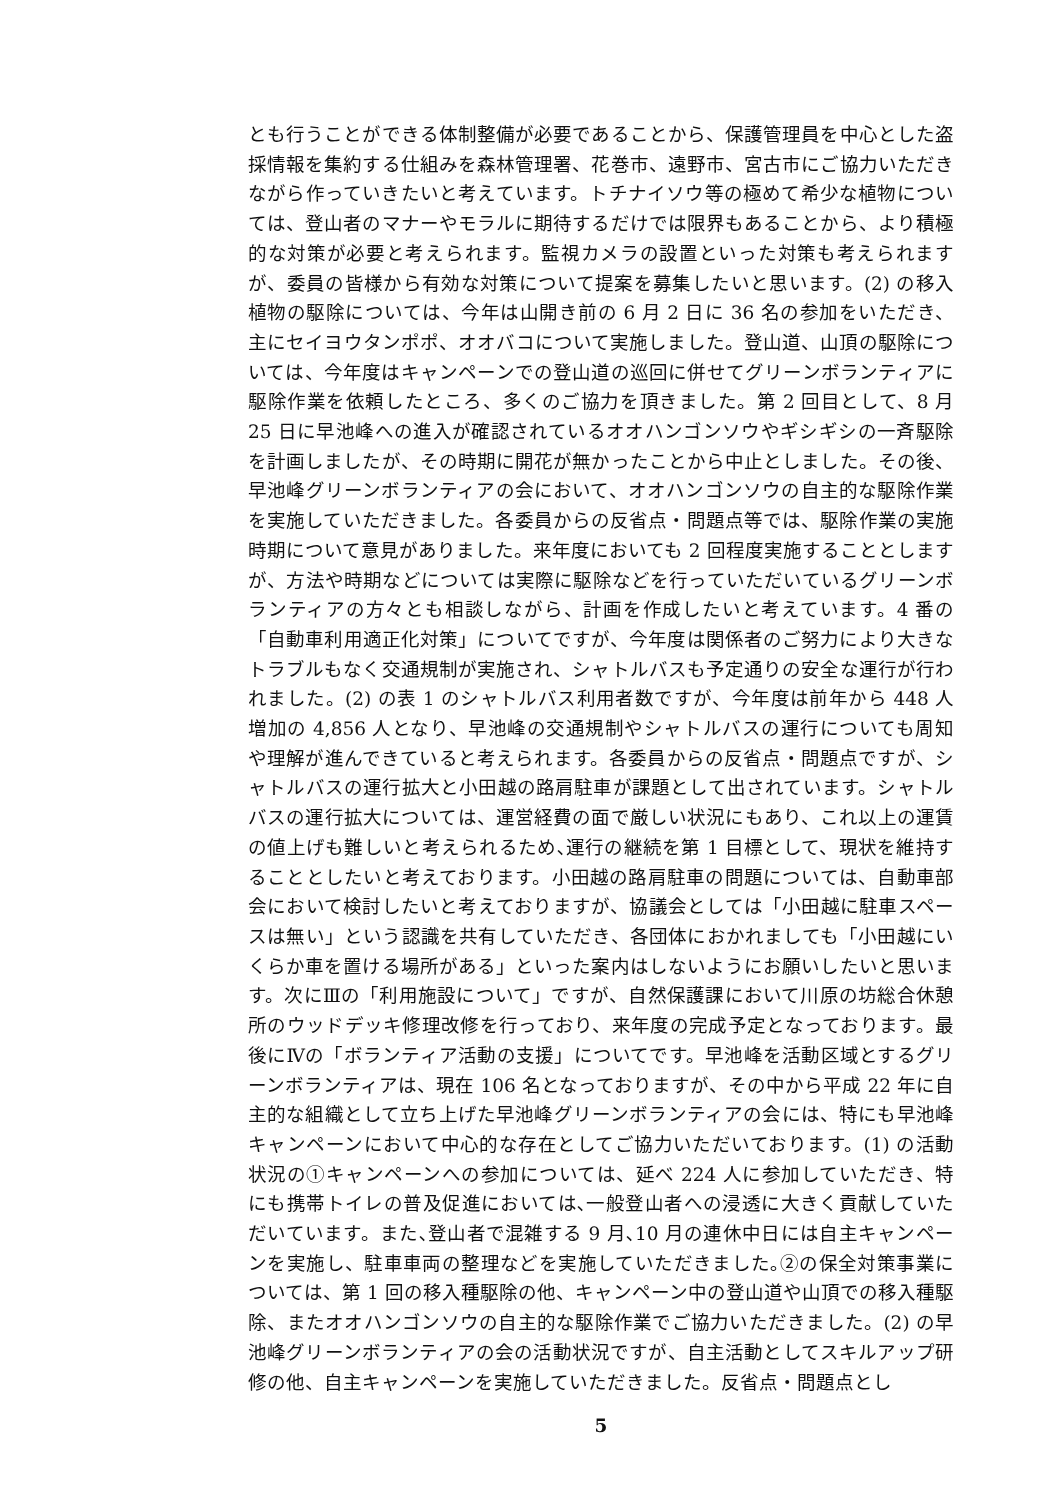とも行うことができる体制整備が必要であることから、保護管理員を中心とした盗採情報を集約する仕組みを森林管理署、花巻市、遠野市、宮古市にご協力いただきながら作っていきたいと考えています。トチナイソウ等の極めて希少な植物については、登山者のマナーやモラルに期待するだけでは限界もあることから、より積極的な対策が必要と考えられます。監視カメラの設置といった対策も考えられますが、委員の皆様から有効な対策について提案を募集したいと思います。(2) の移入植物の駆除については、今年は山開き前の 6 月 2 日に 36 名の参加をいただき、主にセイヨウタンポポ、オオバコについて実施しました。登山道、山頂の駆除については、今年度はキャンペーンでの登山道の巡回に併せてグリーンボランティアに駆除作業を依頼したところ、多くのご協力を頂きました。第 2 回目として、8 月 25 日に早池峰への進入が確認されているオオハンゴンソウやギシギシの一斉駆除を計画しましたが、その時期に開花が無かったことから中止としました。その後、早池峰グリーンボランティアの会において、オオハンゴンソウの自主的な駆除作業を実施していただきました。各委員からの反省点・問題点等では、駆除作業の実施時期について意見がありました。来年度においても 2 回程度実施することとしますが、方法や時期などについては実際に駆除などを行っていただいているグリーンボランティアの方々とも相談しながら、計画を作成したいと考えています。4 番の「自動車利用適正化対策」についてですが、今年度は関係者のご努力により大きなトラブルもなく交通規制が実施され、シャトルバスも予定通りの安全な運行が行われました。(2) の表 1 のシャトルバス利用者数ですが、今年度は前年から 448 人増加の 4,856 人となり、早池峰の交通規制やシャトルバスの運行についても周知や理解が進んできていると考えられます。各委員からの反省点・問題点ですが、シャトルバスの運行拡大と小田越の路肩駐車が課題として出されています。シャトルバスの運行拡大については、運営経費の面で厳しい状況にもあり、これ以上の運賃の値上げも難しいと考えられるため､運行の継続を第 1 目標として、現状を維持することとしたいと考えております。小田越の路肩駐車の問題については、自動車部会において検討したいと考えておりますが、協議会としては「小田越に駐車スペースは無い」という認識を共有していただき、各団体におかれましても「小田越にいくらか車を置ける場所がある」といった案内はしないようにお願いしたいと思います。次にⅢの「利用施設について」ですが、自然保護課において川原の坊総合休憩所のウッドデッキ修理改修を行っており、来年度の完成予定となっております。最後にⅣの「ボランティア活動の支援」についてです。早池峰を活動区域とするグリーンボランティアは、現在 106 名となっておりますが、その中から平成 22 年に自主的な組織として立ち上げた早池峰グリーンボランティアの会には、特にも早池峰キャンペーンにおいて中心的な存在としてご協力いただいております。(1) の活動状況の①キャンペーンへの参加については、延べ 224 人に参加していただき、特にも携帯トイレの普及促進においては､一般登山者への浸透に大きく貢献していただいています。また､登山者で混雑する 9 月､10 月の連休中日には自主キャンペーンを実施し、駐車車両の整理などを実施していただきました｡②の保全対策事業については、第 1 回の移入種駆除の他、キャンペーン中の登山道や山頂での移入種駆除、またオオハンゴンソウの自主的な駆除作業でご協力いただきました。(2) の早池峰グリーンボランティアの会の活動状況ですが、自主活動としてスキルアップ研修の他、自主キャンペーンを実施していただきました。反省点・問題点とし
5